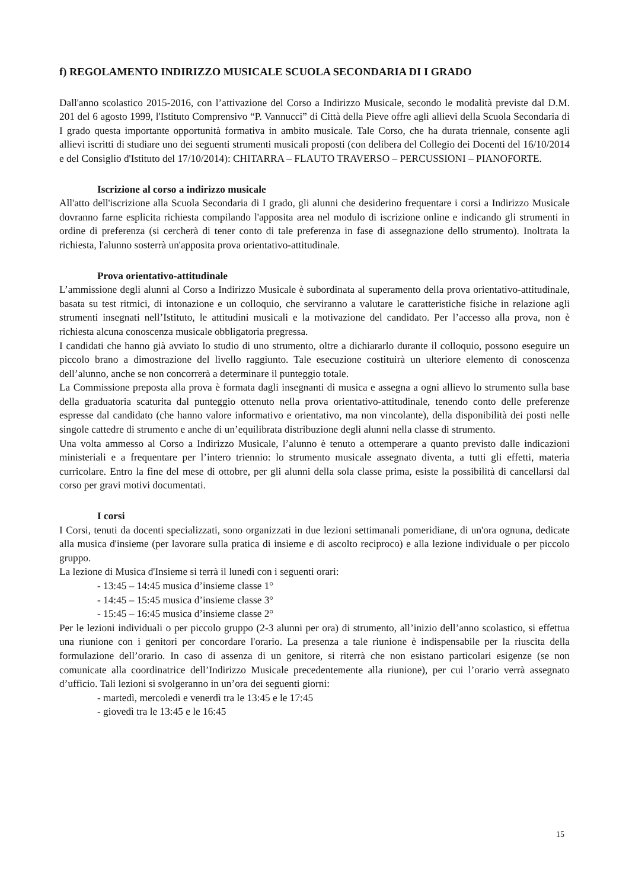f) REGOLAMENTO INDIRIZZO MUSICALE SCUOLA SECONDARIA DI I GRADO
Dall'anno scolastico 2015-2016, con l’attivazione del Corso a Indirizzo Musicale, secondo le modalità previste dal D.M. 201 del 6 agosto 1999, l'Istituto Comprensivo “P. Vannucci” di Città della Pieve offre agli allievi della Scuola Secondaria di I grado questa importante opportunità formativa in ambito musicale. Tale Corso, che ha durata triennale, consente agli allievi iscritti di studiare uno dei seguenti strumenti musicali proposti (con delibera del Collegio dei Docenti del 16/10/2014 e del Consiglio d'Istituto del 17/10/2014): CHITARRA – FLAUTO TRAVERSO – PERCUSSIONI – PIANOFORTE.
Iscrizione al corso a indirizzo musicale
All'atto dell'iscrizione alla Scuola Secondaria di I grado, gli alunni che desiderino frequentare i corsi a Indirizzo Musicale dovranno farne esplicita richiesta compilando l'apposita area nel modulo di iscrizione online e indicando gli strumenti in ordine di preferenza (si cercherà di tener conto di tale preferenza in fase di assegnazione dello strumento). Inoltrata la richiesta, l'alunno sosterrà un'apposita prova orientativo-attitudinale.
Prova orientativo-attitudinale
L’ammissione degli alunni al Corso a Indirizzo Musicale è subordinata al superamento della prova orientativo-attitudinale, basata su test ritmici, di intonazione e un colloquio, che serviranno a valutare le caratteristiche fisiche in relazione agli strumenti insegnati nell’Istituto, le attitudini musicali e la motivazione del candidato. Per l’accesso alla prova, non è richiesta alcuna conoscenza musicale obbligatoria pregressa.
I candidati che hanno già avviato lo studio di uno strumento, oltre a dichiararlo durante il colloquio, possono eseguire un piccolo brano a dimostrazione del livello raggiunto. Tale esecuzione costituirà un ulteriore elemento di conoscenza dell’alunno, anche se non concorrerà a determinare il punteggio totale.
La Commissione preposta alla prova è formata dagli insegnanti di musica e assegna a ogni allievo lo strumento sulla base della graduatoria scaturita dal punteggio ottenuto nella prova orientativo-attitudinale, tenendo conto delle preferenze espresse dal candidato (che hanno valore informativo e orientativo, ma non vincolante), della disponibilità dei posti nelle singole cattedre di strumento e anche di un’equilibrata distribuzione degli alunni nella classe di strumento.
Una volta ammesso al Corso a Indirizzo Musicale, l’alunno è tenuto a ottemperare a quanto previsto dalle indicazioni ministeriali e a frequentare per l’intero triennio: lo strumento musicale assegnato diventa, a tutti gli effetti, materia curricolare. Entro la fine del mese di ottobre, per gli alunni della sola classe prima, esiste la possibilità di cancellarsi dal corso per gravi motivi documentati.
I corsi
I Corsi, tenuti da docenti specializzati, sono organizzati in due lezioni settimanali pomeridiane, di un'ora ognuna, dedicate alla musica d'insieme (per lavorare sulla pratica di insieme e di ascolto reciproco) e alla lezione individuale o per piccolo gruppo.
La lezione di Musica d'Insieme si terrà il lunedì con i seguenti orari:
- 13:45 – 14:45 musica d’insieme classe 1°
- 14:45 – 15:45 musica d’insieme classe 3°
- 15:45 – 16:45 musica d’insieme classe 2°
Per le lezioni individuali o per piccolo gruppo (2-3 alunni per ora) di strumento, all’inizio dell’anno scolastico, si effettua una riunione con i genitori per concordare l'orario. La presenza a tale riunione è indispensabile per la riuscita della formulazione dell’orario. In caso di assenza di un genitore, si riterrà che non esistano particolari esigenze (se non comunicate alla coordinatrice dell’Indirizzo Musicale precedentemente alla riunione), per cui l’orario verrà assegnato d’ufficio. Tali lezioni si svolgeranno in un’ora dei seguenti giorni:
- martedì, mercoledì e venerdì tra le 13:45 e le 17:45
- giovedì tra le 13:45 e le 16:45
15